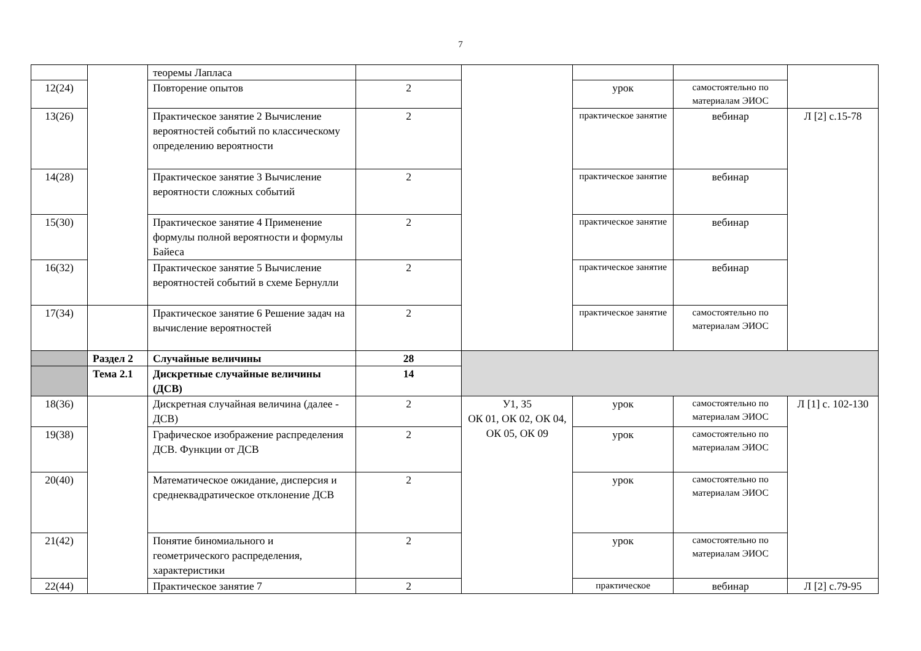7
| | | теоремы Лапласа | | | | | |
| 12(24) | | Повторение опытов | 2 | | урок | самостоятельно по материалам ЭИОС | |
| 13(26) | | Практическое занятие 2 Вычисление вероятностей событий по классическому определению вероятности | 2 | | практическое занятие | вебинар | Л [2] с.15-78 |
| 14(28) | | Практическое занятие 3 Вычисление вероятности сложных событий | 2 | | практическое занятие | вебинар | |
| 15(30) | | Практическое занятие 4 Применение формулы полной вероятности и формулы Байеса | 2 | | практическое занятие | вебинар | |
| 16(32) | | Практическое занятие 5 Вычисление вероятностей событий в схеме Бернулли | 2 | | практическое занятие | вебинар | |
| 17(34) | | Практическое занятие 6 Решение задач на вычисление вероятностей | 2 | | практическое занятие | самостоятельно по материалам ЭИОС | |
| | Раздел 2 | Случайные величины | 28 | | | | |
| | Тема 2.1 | Дискретные случайные величины (ДСВ) | 14 | | | | |
| 18(36) | | Дискретная случайная величина (далее - ДСВ) | 2 | У1, З5 ОК 01, ОК 02, ОК 04, ОК 05, ОК 09 | урок | самостоятельно по материалам ЭИОС | Л [1] с. 102-130 |
| 19(38) | | Графическое изображение распределения ДСВ. Функции от ДСВ | 2 | | урок | самостоятельно по материалам ЭИОС | |
| 20(40) | | Математическое ожидание, дисперсия и среднеквадратическое отклонение ДСВ | 2 | | урок | самостоятельно по материалам ЭИОС | |
| 21(42) | | Понятие биномиального и геометрического распределения, характеристики | 2 | | урок | самостоятельно по материалам ЭИОС | |
| 22(44) | | Практическое занятие 7 | 2 | | практическое | вебинар | Л [2] с.79-95 |